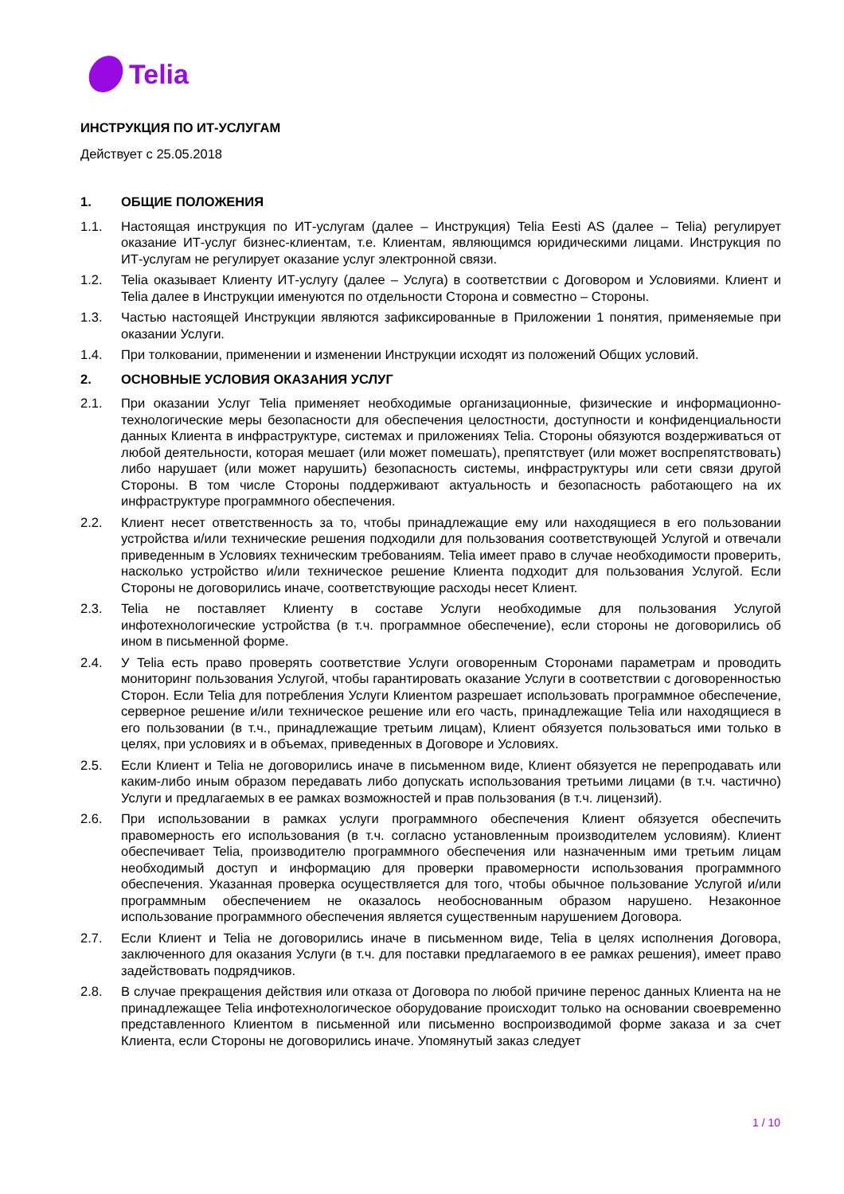Telia
ИНСТРУКЦИЯ ПО ИТ-УСЛУГАМ
Действует с 25.05.2018
1. ОБЩИЕ ПОЛОЖЕНИЯ
1.1. Настоящая инструкция по ИТ-услугам (далее – Инструкция) Telia Eesti AS (далее – Telia) регулирует оказание ИТ-услуг бизнес-клиентам, т.е. Клиентам, являющимся юридическими лицами. Инструкция по ИТ-услугам не регулирует оказание услуг электронной связи.
1.2. Telia оказывает Клиенту ИТ-услугу (далее – Услуга) в соответствии с Договором и Условиями. Клиент и Telia далее в Инструкции именуются по отдельности Сторона и совместно – Стороны.
1.3. Частью настоящей Инструкции являются зафиксированные в Приложении 1 понятия, применяемые при оказании Услуги.
1.4. При толковании, применении и изменении Инструкции исходят из положений Общих условий.
2. ОСНОВНЫЕ УСЛОВИЯ ОКАЗАНИЯ УСЛУГ
2.1. При оказании Услуг Telia применяет необходимые организационные, физические и информационно-технологические меры безопасности для обеспечения целостности, доступности и конфиденциальности данных Клиента в инфраструктуре, системах и приложениях Telia. Стороны обязуются воздерживаться от любой деятельности, которая мешает (или может помешать), препятствует (или может воспрепятствовать) либо нарушает (или может нарушить) безопасность системы, инфраструктуры или сети связи другой Стороны. В том числе Стороны поддерживают актуальность и безопасность работающего на их инфраструктуре программного обеспечения.
2.2. Клиент несет ответственность за то, чтобы принадлежащие ему или находящиеся в его пользовании устройства и/или технические решения подходили для пользования соответствующей Услугой и отвечали приведенным в Условиях техническим требованиям. Telia имеет право в случае необходимости проверить, насколько устройство и/или техническое решение Клиента подходит для пользования Услугой. Если Стороны не договорились иначе, соответствующие расходы несет Клиент.
2.3. Telia не поставляет Клиенту в составе Услуги необходимые для пользования Услугой инфотехнологические устройства (в т.ч. программное обеспечение), если стороны не договорились об ином в письменной форме.
2.4. У Telia есть право проверять соответствие Услуги оговоренным Сторонами параметрам и проводить мониторинг пользования Услугой, чтобы гарантировать оказание Услуги в соответствии с договоренностью Сторон. Если Telia для потребления Услуги Клиентом разрешает использовать программное обеспечение, серверное решение и/или техническое решение или его часть, принадлежащие Telia или находящиеся в его пользовании (в т.ч., принадлежащие третьим лицам), Клиент обязуется пользоваться ими только в целях, при условиях и в объемах, приведенных в Договоре и Условиях.
2.5. Если Клиент и Telia не договорились иначе в письменном виде, Клиент обязуется не перепродавать или каким-либо иным образом передавать либо допускать использования третьими лицами (в т.ч. частично) Услуги и предлагаемых в ее рамках возможностей и прав пользования (в т.ч. лицензий).
2.6. При использовании в рамках услуги программного обеспечения Клиент обязуется обеспечить правомерность его использования (в т.ч. согласно установленным производителем условиям). Клиент обеспечивает Telia, производителю программного обеспечения или назначенным ими третьим лицам необходимый доступ и информацию для проверки правомерности использования программного обеспечения. Указанная проверка осуществляется для того, чтобы обычное пользование Услугой и/или программным обеспечением не оказалось необоснованным образом нарушено. Незаконное использование программного обеспечения является существенным нарушением Договора.
2.7. Если Клиент и Telia не договорились иначе в письменном виде, Telia в целях исполнения Договора, заключенного для оказания Услуги (в т.ч. для поставки предлагаемого в ее рамках решения), имеет право задействовать подрядчиков.
2.8. В случае прекращения действия или отказа от Договора по любой причине перенос данных Клиента на не принадлежащее Telia инфотехнологическое оборудование происходит только на основании своевременно представленного Клиентом в письменной или письменно воспроизводимой форме заказа и за счет Клиента, если Стороны не договорились иначе. Упомянутый заказ следует
1 / 10